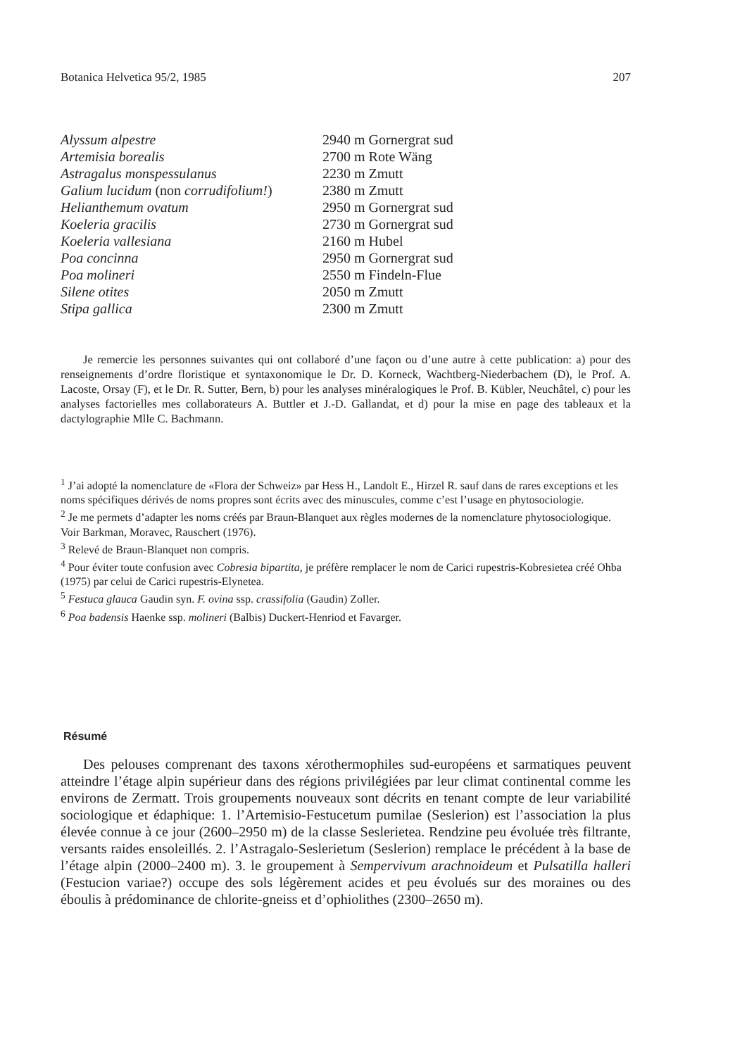Botanica Helvetica 95/2, 1985 207
| Alyssum alpestre | 2940 m Gornergrat sud |
| Artemisia borealis | 2700 m Rote Wäng |
| Astragalus monspessulanus | 2230 m Zmutt |
| Galium lucidum (non corrudifolium! ) | 2380 m Zmutt |
| Helianthemum ovatum | 2950 m Gornergrat sud |
| Koeleria gracilis | 2730 m Gornergrat sud |
| Koeleria vallesiana | 2160 m Hubel |
| Poa concinna | 2950 m Gornergrat sud |
| Poa molineri | 2550 m Findeln-Flue |
| Silene otites | 2050 m Zmutt |
| Stipa gallica | 2300 m Zmutt |
Je remercie les personnes suivantes qui ont collaboré d’une façon ou d’une autre à cette publication: a) pour des renseignements d’ordre floristique et syntaxonomique le Dr. D. Korneck, Wachtberg-Niederbachem (D), le Prof. A. Lacoste, Orsay (F), et le Dr. R. Sutter, Bern, b) pour les analyses minéralogiques le Prof. B. Kübler, Neuchâtel, c) pour les analyses factorielles mes collaborateurs A. Buttler et J.-D. Gallandat, et d) pour la mise en page des tableaux et la dactylographie Mlle C. Bachmann.
<sup>1</sup> J’ai adopté la nomenclature de «Flora der Schweiz» par Hess H., Landolt E., Hirzel R. sauf dans de rares exceptions et les noms spécifiques dérivés de noms propres sont écrits avec des minuscules, comme c’est l’usage en phytosociologie.
<sup>2</sup> Je me permets d’adapter les noms créés par Braun-Blanquet aux règles modernes de la nomenclature phytosociologique. Voir Barkman, Moravec, Rauschert (1976).
<sup>3</sup> Relevé de Braun-Blanquet non compris.
<sup>4</sup> Pour éviter toute confusion avec Cobresia bipartita, je préfère remplacer le nom de Carici rupestris-Kobresietea créé Ohba (1975) par celui de Carici rupestris-Elynetea.
<sup>5</sup> Festuca glauca Gaudin syn. F. ovina ssp. crassifolia (Gaudin) Zoller.
<sup>6</sup> Poa badensis Haenke ssp. molineri (Balbis) Duckert-Henriod et Favarger.
Résumé
Des pelouses comprenant des taxons xérothermophiles sud-européens et sarmatiques peuvent atteindre l’étage alpin supérieur dans des régions privilégiées par leur climat continental comme les environs de Zermatt. Trois groupements nouveaux sont décrits en tenant compte de leur variabilité sociologique et édaphique: 1. l’Artemisio-Festucetum pumilae (Seslerion) est l’association la plus élevée connue à ce jour (2600–2950 m) de la classe Seslerietea. Rendzine peu évoluée très filtrante, versants raides ensoleillés. 2. l’Astragalo-Seslerietum (Seslerion) remplace le précédent à la base de l’étage alpin (2000–2400 m). 3. le groupement à Sempervivum arachnoideum et Pulsatilla halleri (Festucion variae?) occupe des sols légèrement acides et peu évolués sur des moraines ou des éboulis à prédominance de chlorite-gneiss et d’ophiolithes (2300–2650 m).